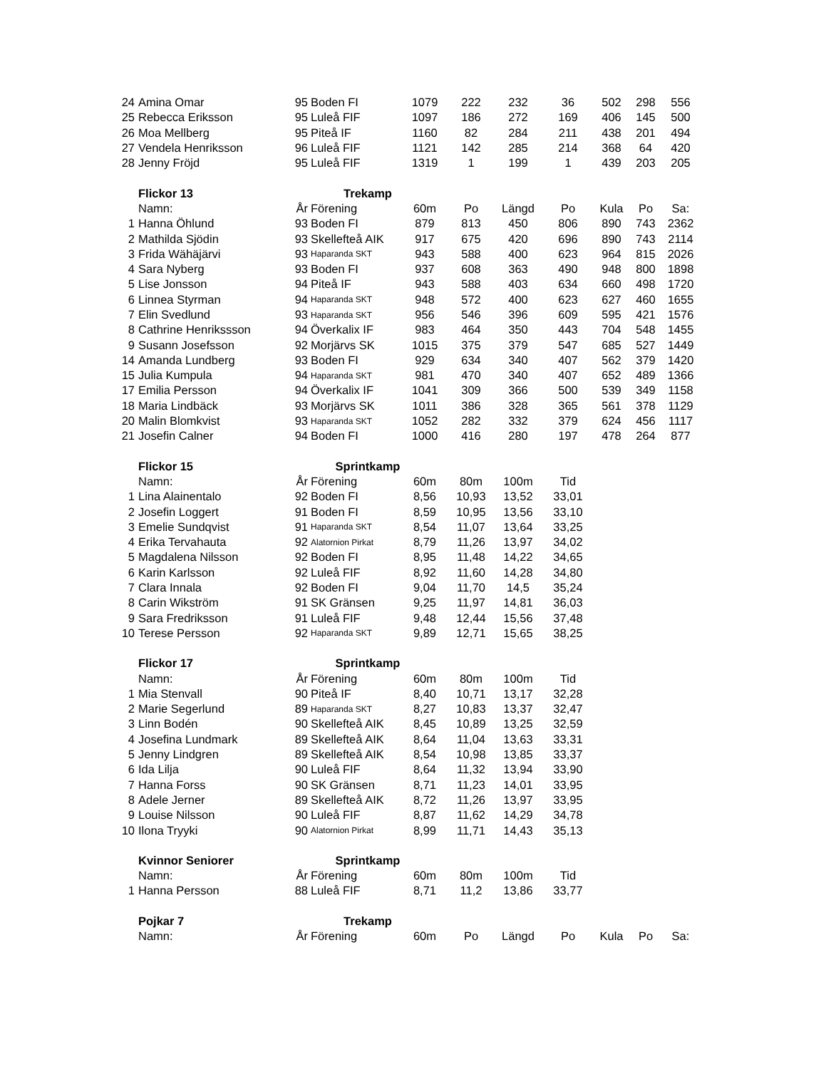| 24 | Amina Omar | 95 | Boden FI | 1079 | 222 | 232 | 36 | 502 | 298 | 556 |
| 25 | Rebecca Eriksson | 95 | Luleå FIF | 1097 | 186 | 272 | 169 | 406 | 145 | 500 |
| 26 | Moa Mellberg | 95 | Piteå IF | 1160 | 82 | 284 | 211 | 438 | 201 | 494 |
| 27 | Vendela Henriksson | 96 | Luleå FIF | 1121 | 142 | 285 | 214 | 368 | 64 | 420 |
| 28 | Jenny Fröjd | 95 | Luleå FIF | 1319 | 1 | 199 | 1 | 439 | 203 | 205 |
| | Flickor 13 | Trekamp | | | | | | | | |
| | Namn: | År | Förening | 60m | Po | Längd | Po | Kula | Po | Sa: |
| 1 | Hanna Öhlund | 93 | Boden FI | 879 | 813 | 450 | 806 | 890 | 743 | 2362 |
| 2 | Mathilda Sjödin | 93 | Skellefteå AIK | 917 | 675 | 420 | 696 | 890 | 743 | 2114 |
| 3 | Frida Wähäjärvi | 93 | Haparanda SKT | 943 | 588 | 400 | 623 | 964 | 815 | 2026 |
| 4 | Sara Nyberg | 93 | Boden FI | 937 | 608 | 363 | 490 | 948 | 800 | 1898 |
| 5 | Lise Jonsson | 94 | Piteå IF | 943 | 588 | 403 | 634 | 660 | 498 | 1720 |
| 6 | Linnea Styrman | 94 | Haparanda SKT | 948 | 572 | 400 | 623 | 627 | 460 | 1655 |
| 7 | Elin Svedlund | 93 | Haparanda SKT | 956 | 546 | 396 | 609 | 595 | 421 | 1576 |
| 8 | Cathrine Henrikssson | 94 | Överkalix IF | 983 | 464 | 350 | 443 | 704 | 548 | 1455 |
| 9 | Susann Josefsson | 92 | Morjärvs SK | 1015 | 375 | 379 | 547 | 685 | 527 | 1449 |
| 14 | Amanda Lundberg | 93 | Boden FI | 929 | 634 | 340 | 407 | 562 | 379 | 1420 |
| 15 | Julia Kumpula | 94 | Haparanda SKT | 981 | 470 | 340 | 407 | 652 | 489 | 1366 |
| 17 | Emilia Persson | 94 | Överkalix IF | 1041 | 309 | 366 | 500 | 539 | 349 | 1158 |
| 18 | Maria Lindbäck | 93 | Morjärvs SK | 1011 | 386 | 328 | 365 | 561 | 378 | 1129 |
| 20 | Malin Blomkvist | 93 | Haparanda SKT | 1052 | 282 | 332 | 379 | 624 | 456 | 1117 |
| 21 | Josefin Calner | 94 | Boden FI | 1000 | 416 | 280 | 197 | 478 | 264 | 877 |
| | Flickor 15 | Sprintkamp | | | | | | | | |
| | Namn: | År | Förening | 60m | 80m | 100m | Tid | | | |
| 1 | Lina Alainentalo | 92 | Boden FI | 8,56 | 10,93 | 13,52 | 33,01 | | | |
| 2 | Josefin Loggert | 91 | Boden FI | 8,59 | 10,95 | 13,56 | 33,10 | | | |
| 3 | Emelie Sundqvist | 91 | Haparanda SKT | 8,54 | 11,07 | 13,64 | 33,25 | | | |
| 4 | Erika Tervahauta | 92 | Alatornion Pirkat | 8,79 | 11,26 | 13,97 | 34,02 | | | |
| 5 | Magdalena Nilsson | 92 | Boden FI | 8,95 | 11,48 | 14,22 | 34,65 | | | |
| 6 | Karin Karlsson | 92 | Luleå FIF | 8,92 | 11,60 | 14,28 | 34,80 | | | |
| 7 | Clara Innala | 92 | Boden FI | 9,04 | 11,70 | 14,5 | 35,24 | | | |
| 8 | Carin Wikström | 91 | SK Gränsen | 9,25 | 11,97 | 14,81 | 36,03 | | | |
| 9 | Sara Fredriksson | 91 | Luleå FIF | 9,48 | 12,44 | 15,56 | 37,48 | | | |
| 10 | Terese Persson | 92 | Haparanda SKT | 9,89 | 12,71 | 15,65 | 38,25 | | | |
| | Flickor 17 | Sprintkamp | | | | | | | | |
| | Namn: | År | Förening | 60m | 80m | 100m | Tid | | | |
| 1 | Mia Stenvall | 90 | Piteå IF | 8,40 | 10,71 | 13,17 | 32,28 | | | |
| 2 | Marie Segerlund | 89 | Haparanda SKT | 8,27 | 10,83 | 13,37 | 32,47 | | | |
| 3 | Linn Bodén | 90 | Skellefteå AIK | 8,45 | 10,89 | 13,25 | 32,59 | | | |
| 4 | Josefina Lundmark | 89 | Skellefteå AIK | 8,64 | 11,04 | 13,63 | 33,31 | | | |
| 5 | Jenny Lindgren | 89 | Skellefteå AIK | 8,54 | 10,98 | 13,85 | 33,37 | | | |
| 6 | Ida Lilja | 90 | Luleå FIF | 8,64 | 11,32 | 13,94 | 33,90 | | | |
| 7 | Hanna Forss | 90 | SK Gränsen | 8,71 | 11,23 | 14,01 | 33,95 | | | |
| 8 | Adele Jerner | 89 | Skellefteå AIK | 8,72 | 11,26 | 13,97 | 33,95 | | | |
| 9 | Louise Nilsson | 90 | Luleå FIF | 8,87 | 11,62 | 14,29 | 34,78 | | | |
| 10 | Ilona Tryyki | 90 | Alatornion Pirkat | 8,99 | 11,71 | 14,43 | 35,13 | | | |
| | Kvinnor Seniorer | Sprintkamp | | | | | | | | |
| | Namn: | År | Förening | 60m | 80m | 100m | Tid | | | |
| 1 | Hanna Persson | 88 | Luleå FIF | 8,71 | 11,2 | 13,86 | 33,77 | | | |
| | Pojkar 7 | Trekamp | | | | | | | | |
| | Namn: | År | Förening | 60m | Po | Längd | Po | Kula | Po | Sa: |